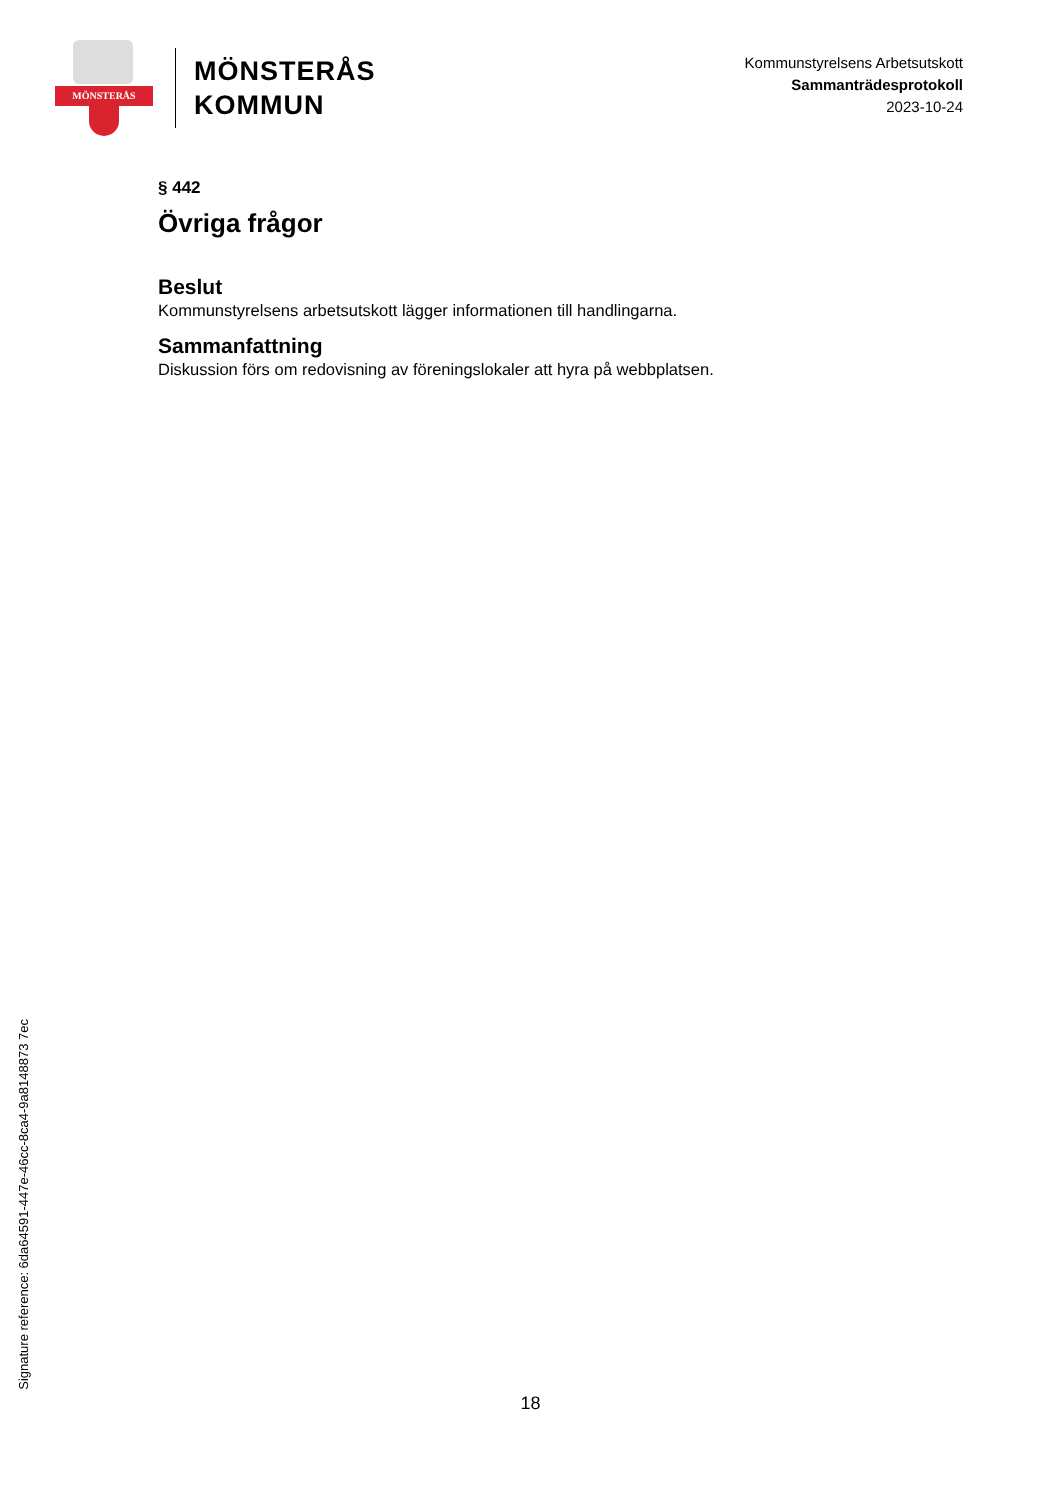MÖNSTERÅS
MÖNSTERÅS
KOMMUN
Kommunstyrelsens Arbetsutskott
Sammanträdesprotokoll
2023-10-24
§ 442
Övriga frågor
Beslut
Kommunstyrelsens arbetsutskott lägger informationen till handlingarna.
Sammanfattning
Diskussion förs om redovisning av föreningslokaler att hyra på webbplatsen.
Signature reference: 6da64591-447e-46cc-8ca4-9a8148873 7ec
18